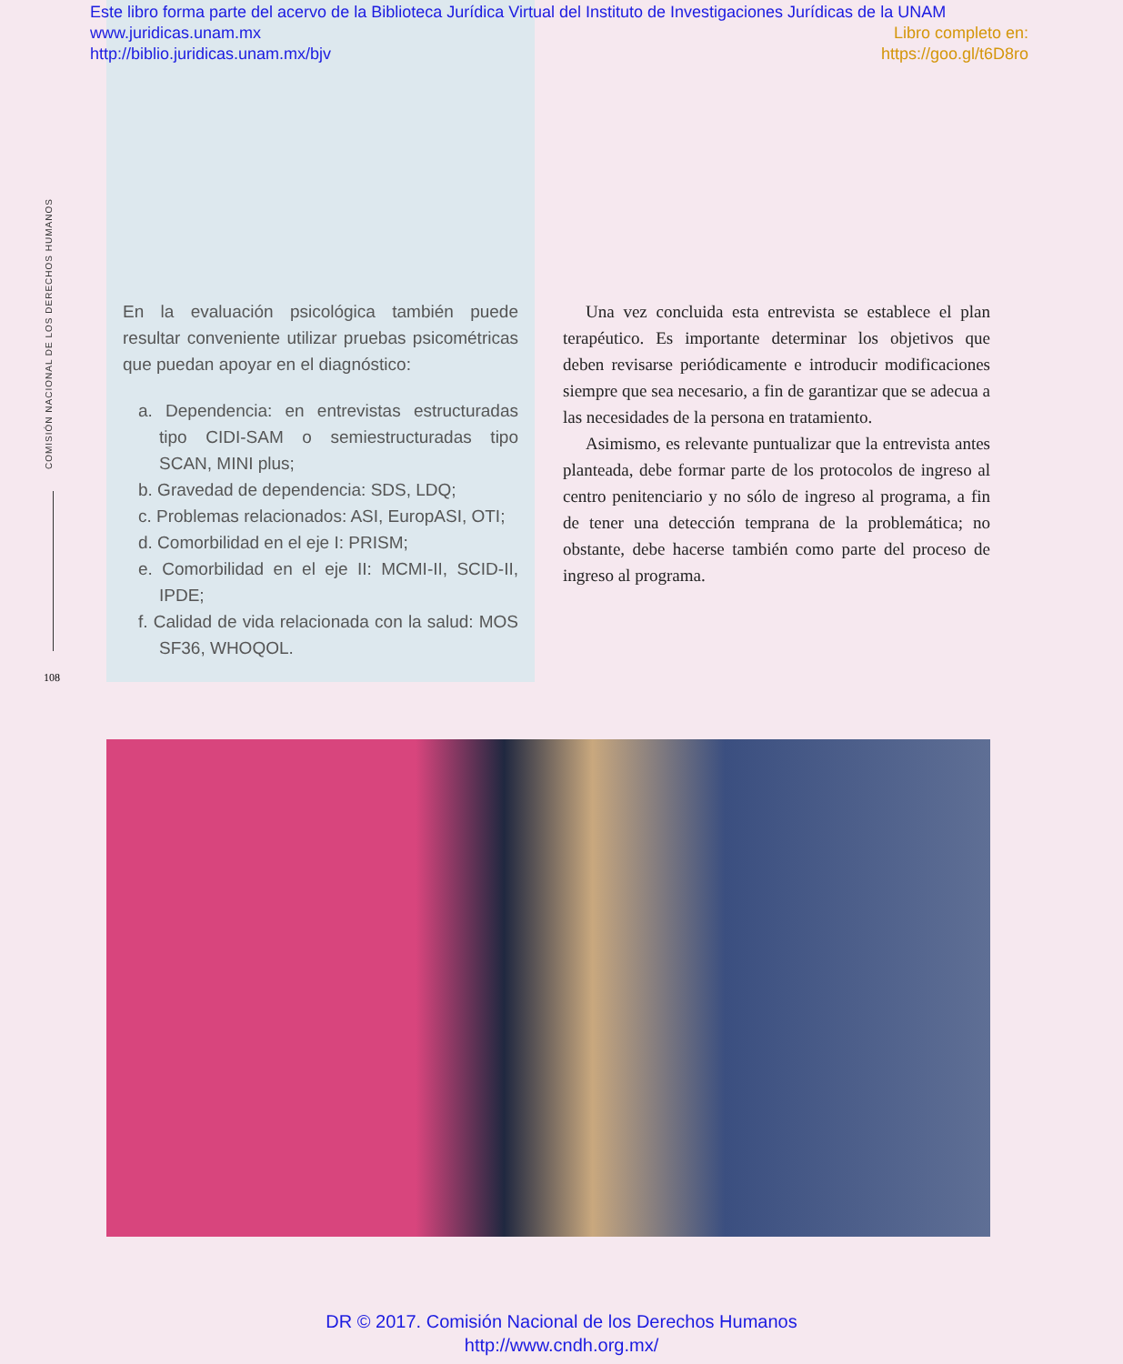Este libro forma parte del acervo de la Biblioteca Jurídica Virtual del Instituto de Investigaciones Jurídicas de la UNAM
www.juridicas.unam.mx Libro completo en:
http://biblio.juridicas.unam.mx/bjv https://goo.gl/t6D8ro
COMISIÓN NACIONAL DE LOS DERECHOS HUMANOS
108
En la evaluación psicológica también puede resultar conveniente utilizar pruebas psicométricas que puedan apoyar en el diagnóstico:
a. Dependencia: en entrevistas estructuradas tipo CIDI-SAM o semiestructuradas tipo SCAN, MINI plus;
b. Gravedad de dependencia: SDS, LDQ;
c. Problemas relacionados: ASI, EuropASI, OTI;
d. Comorbilidad en el eje I: PRISM;
e. Comorbilidad en el eje II: MCMI-II, SCID-II, IPDE;
f. Calidad de vida relacionada con la salud: MOS SF36, WHOQOL.
Una vez concluida esta entrevista se establece el plan terapéutico. Es importante determinar los objetivos que deben revisarse periódicamente e introducir modificaciones siempre que sea necesario, a fin de garantizar que se adecua a las necesidades de la persona en tratamiento.
Asimismo, es relevante puntualizar que la entrevista antes planteada, debe formar parte de los protocolos de ingreso al centro penitenciario y no sólo de ingreso al programa, a fin de tener una detección temprana de la problemática; no obstante, debe hacerse también como parte del proceso de ingreso al programa.
DR © 2017. Comisión Nacional de los Derechos Humanos
http://www.cndh.org.mx/